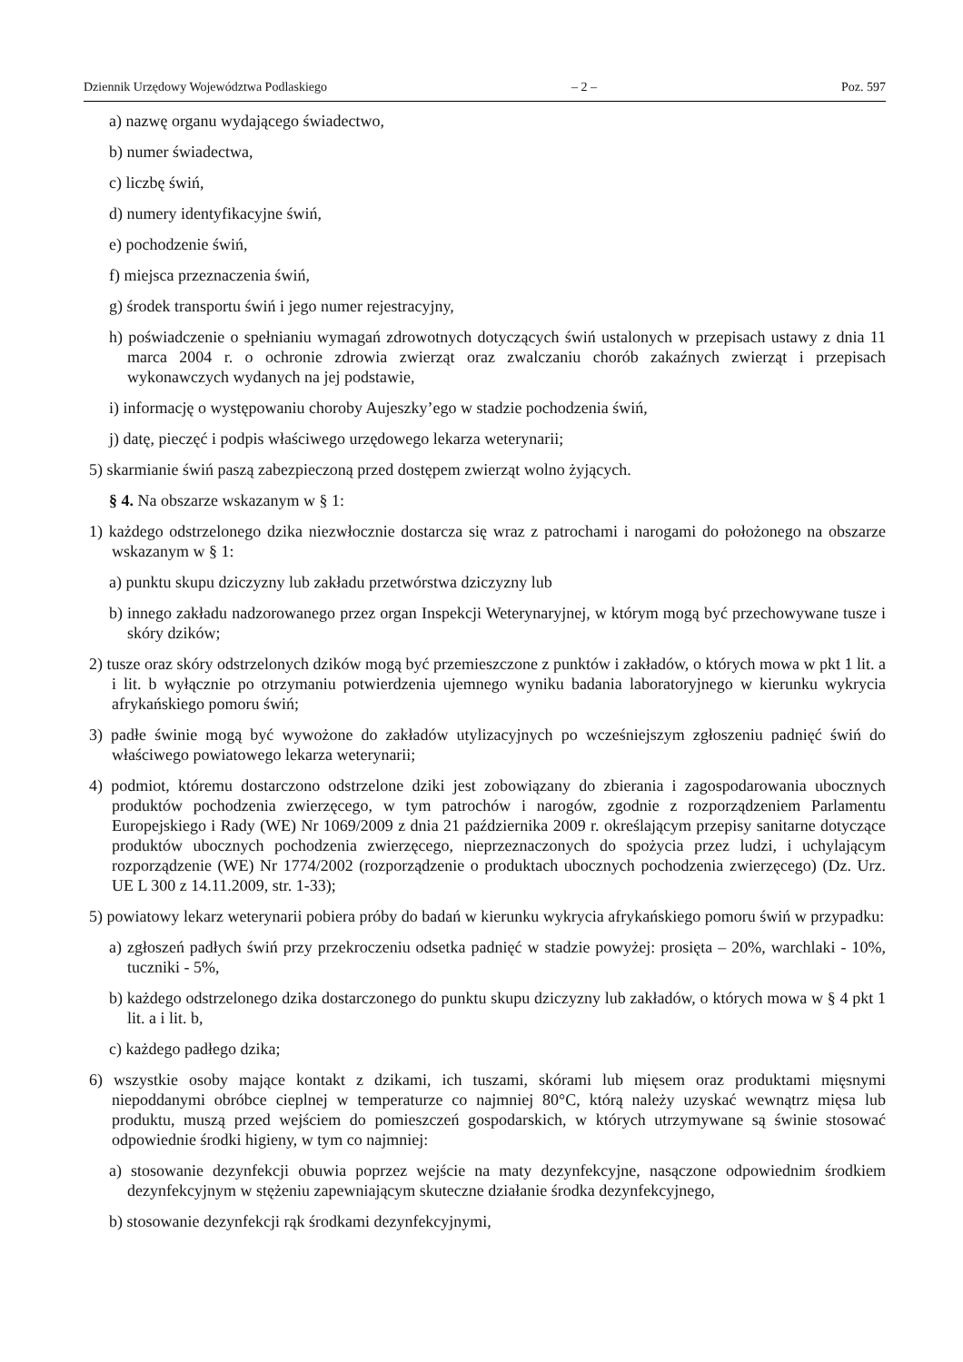Dziennik Urzędowy Województwa Podlaskiego – 2 – Poz. 597
a) nazwę organu wydającego świadectwo,
b) numer świadectwa,
c) liczbę świń,
d) numery identyfikacyjne świń,
e) pochodzenie świń,
f) miejsca przeznaczenia świń,
g) środek transportu świń i jego numer rejestracyjny,
h) poświadczenie o spełnianiu wymagań zdrowotnych dotyczących świń ustalonych w przepisach ustawy z dnia 11 marca 2004 r. o ochronie zdrowia zwierząt oraz zwalczaniu chorób zakaźnych zwierząt i przepisach wykonawczych wydanych na jej podstawie,
i) informację o występowaniu choroby Aujeszky’ego w stadzie pochodzenia świń,
j) datę, pieczęć i podpis właściwego urzędowego lekarza weterynarii;
5) skarmianie świń paszą zabezpieczoną przed dostępem zwierząt wolno żyjących.
§ 4. Na obszarze wskazanym w § 1:
1) każdego odstrzelonego dzika niezwłocznie dostarcza się wraz z patrochami i narogami do położonego na obszarze wskazanym w § 1:
a) punktu skupu dziczyzny lub zakładu przetwórstwa dziczyzny lub
b) innego zakładu nadzorowanego przez organ Inspekcji Weterynaryjnej, w którym mogą być przechowywane tusze i skóry dzików;
2) tusze oraz skóry odstrzelonych dzików mogą być przemieszczone z punktów i zakładów, o których mowa w pkt 1 lit. a i lit. b wyłącznie po otrzymaniu potwierdzenia ujemnego wyniku badania laboratoryjnego w kierunku wykrycia afrykańskiego pomoru świń;
3) padłe świnie mogą być wywożone do zakładów utylizacyjnych po wcześniejszym zgłoszeniu padnięć świń do właściwego powiatowego lekarza weterynarii;
4) podmiot, któremu dostarczono odstrzelone dziki jest zobowiązany do zbierania i zagospodarowania ubocznych produktów pochodzenia zwierzęcego, w tym patrochów i narogów, zgodnie z rozporządzeniem Parlamentu Europejskiego i Rady (WE) Nr 1069/2009 z dnia 21 października 2009 r. określającym przepisy sanitarne dotyczące produktów ubocznych pochodzenia zwierzęcego, nieprzeznaczonych do spożycia przez ludzi, i uchylającym rozporządzenie (WE) Nr 1774/2002 (rozporządzenie o produktach ubocznych pochodzenia zwierzęcego) (Dz. Urz. UE L 300 z 14.11.2009, str. 1-33);
5) powiatowy lekarz weterynarii pobiera próby do badań w kierunku wykrycia afrykańskiego pomoru świń w przypadku:
a) zgłoszeń padłych świń przy przekroczeniu odsetka padnięć w stadzie powyżej: prosięta – 20%, warchlaki - 10%, tuczniki - 5%,
b) każdego odstrzelonego dzika dostarczonego do punktu skupu dziczyzny lub zakładów, o których mowa w § 4 pkt 1 lit. a i lit. b,
c) każdego padłego dzika;
6) wszystkie osoby mające kontakt z dzikami, ich tuszami, skórami lub mięsem oraz produktami mięsnymi niepoddanymi obróbce cieplnej w temperaturze co najmniej 80°C, którą należy uzyskać wewnątrz mięsa lub produktu, muszą przed wejściem do pomieszczeń gospodarskich, w których utrzymywane są świnie stosować odpowiednie środki higieny, w tym co najmniej:
a) stosowanie dezynfekcji obuwia poprzez wejście na maty dezynfekcyjne, nasączone odpowiednim środkiem dezynfekcyjnym w stężeniu zapewniającym skuteczne działanie środka dezynfekcyjnego,
b) stosowanie dezynfekcji rąk środkami dezynfekcyjnymi,